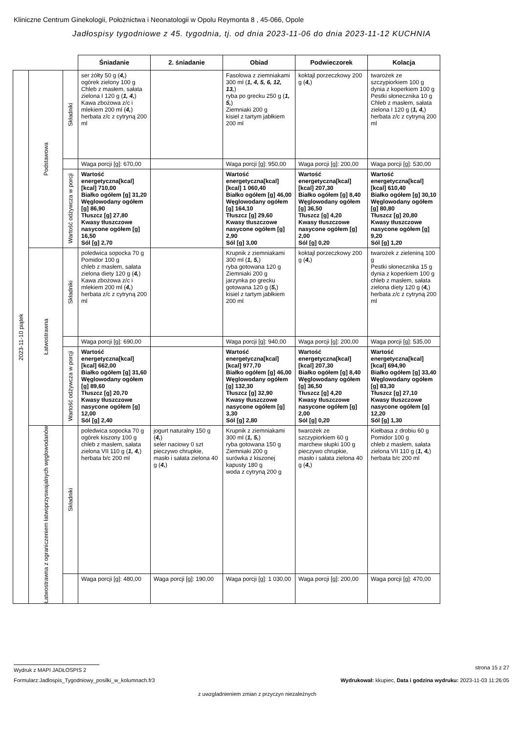Kliniczne Centrum Ginekologii, Położnictwa i Neonatologii w Opolu Reymonta 8 , 45-066, Opole
Jadłospisy tygodniowe z 45. tygodnia, tj. od dnia 2023-11-06 do dnia 2023-11-12 KUCHNIA
| | | | Śniadanie | 2. śniadanie | Obiad | Podwieczorek | Kolacja |
| 2023-11-10 piątek | Podstawowa | Składniki | ser żółty 50 g ( 4, ) ogórek zielony 100 g Chleb z masłem, sałata zielona I 120 g ( 1, 4, ) Kawa zbożowa z/c i mlekiem 200 ml ( 4, ) herbata z/c z cytryną 200 ml | | Fasolowa z ziemniakami 300 ml ( 1, 4, 5, 6, 12, 13, ) ryba po grecku 250 g ( 1, 5, ) Ziemniaki 200 g kisiel z tartym jabłkiem 200 ml | koktajl porzeczkowy 200 g ( 4, ) | twarożek ze szczypiorkiem 100 g dynia z koperkiem 100 g Pestki słonecznika 10 g Chleb z masłem, sałata zielona I 120 g ( 1, 4, ) herbata z/c z cytryną 200 ml |
| | | | Waga porcji [g]: 670,00 | | Waga porcji [g]: 950,00 | Waga porcji [g]: 200,00 | Waga porcji [g]: 530,00 |
| | | Wartość odżywcza w porcji | Wartość energetyczna[kcal] [kcal] 710,00 Białko ogółem [g] 31,20 Węglowodany ogółem [g] 86,90 Tłuszcz [g] 27,80 Kwasy tłuszczowe nasycone ogółem [g] 16,50 Sól [g] 2,70 | | Wartość energetyczna[kcal] [kcal] 1 060,40 Białko ogółem [g] 46,00 Węglowodany ogółem [g] 164,10 Tłuszcz [g] 29,60 Kwasy tłuszczowe nasycone ogółem [g] 2,90 Sól [g] 3,00 | Wartość energetyczna[kcal] [kcal] 207,30 Białko ogółem [g] 8,40 Węglowodany ogółem [g] 36,50 Tłuszcz [g] 4,20 Kwasy tłuszczowe nasycone ogółem [g] 2,00 Sól [g] 0,20 | Wartość energetyczna[kcal] [kcal] 610,40 Białko ogółem [g] 30,10 Węglowodany ogółem [g] 80,80 Tłuszcz [g] 20,80 Kwasy tłuszczowe nasycone ogółem [g] 9,20 Sól [g] 1,20 |
| | Łatwostrawna | Składniki | poledwica sopocka 70 g Pomidor 100 g chleb z masłem, sałata zielona diety 120 g ( 4, ) Kawa zbożowa z/c i mlekiem 200 ml ( 4, ) herbata z/c z cytryną 200 ml | | Krupnik z ziemniakami 300 ml ( 1, 5, ) ryba gotowana 120 g Ziemniaki 200 g jarzynka po grecku gotowana 120 g ( 5, ) kisiel z tartym jabłkiem 200 ml | koktajl porzeczkowy 200 g ( 4, ) | twarożek z zieleniną 100 g Pestki słonecznika 15 g dynia z koperkiem 100 g chleb z masłem, sałata zielona diety 120 g ( 4, ) herbata z/c z cytryną 200 ml |
| | | | Waga porcji [g]: 690,00 | | Waga porcji [g]: 940,00 | Waga porcji [g]: 200,00 | Waga porcji [g]: 535,00 |
| | | Wartość odżywcza w porcji | Wartość energetyczna[kcal] [kcal] 662,00 Białko ogółem [g] 31,60 Węglowodany ogółem [g] 89,60 Tłuszcz [g] 20,70 Kwasy tłuszczowe nasycone ogółem [g] 12,00 Sól [g] 2,40 | | Wartość energetyczna[kcal] [kcal] 977,70 Białko ogółem [g] 46,00 Węglowodany ogółem [g] 132,30 Tłuszcz [g] 32,90 Kwasy tłuszczowe nasycone ogółem [g] 3,30 Sól [g] 2,80 | Wartość energetyczna[kcal] [kcal] 207,30 Białko ogółem [g] 8,40 Węglowodany ogółem [g] 36,50 Tłuszcz [g] 4,20 Kwasy tłuszczowe nasycone ogółem [g] 2,00 Sól [g] 0,20 | Wartość energetyczna[kcal] [kcal] 694,90 Białko ogółem [g] 33,40 Węglowodany ogółem [g] 83,30 Tłuszcz [g] 27,10 Kwasy tłuszczowe nasycone ogółem [g] 12,20 Sól [g] 1,30 |
| | Łatwostrawna z ograniczeniem łatwoprzyswajalnych węglowodanów | Składniki | poledwica sopocka 70 g ogórek kiszony 100 g chleb z masłem, sałata zielona VII 110 g ( 1, 4, ) herbata b/c 200 ml | jogurt naturalny 150 g ( 4, ) seler naciowy 0 szt pieczywo chrupkie, masło i sałata zielona 40 g ( 4, ) | Krupnik z ziemniakami 300 ml ( 1, 5, ) ryba gotowana 150 g Ziemniaki 200 g surówka z kiszonej kapusty 180 g woda z cytryną 200 g | twarożek ze szczypiorkiem 60 g marchew słupki 100 g pieczywo chrupkie, masło i sałata zielona 40 g ( 4, ) | Kiełbasa z drobiu 60 g Pomidor 100 g chleb z masłem, sałata zielona VII 110 g ( 1, 4, ) herbata b/c 200 ml |
| | | | Waga porcji [g]: 480,00 | Waga porcji [g]: 190,00 | Waga porcji [g]: 1 030,00 | Waga porcji [g]: 200,00 | Waga porcji [g]: 470,00 |
Wydruk z MAPI JADŁOSPIS 2 strona 15 z 27
Formularz:Jadlospis_Tygodniowy_posilki_w_kolumnach.fr3
Wydrukował: kkupiec, Data i godzina wydruku: 2023-11-03 11:26:05
z uwzgladnieniem zmian z przyczyn niezależnych